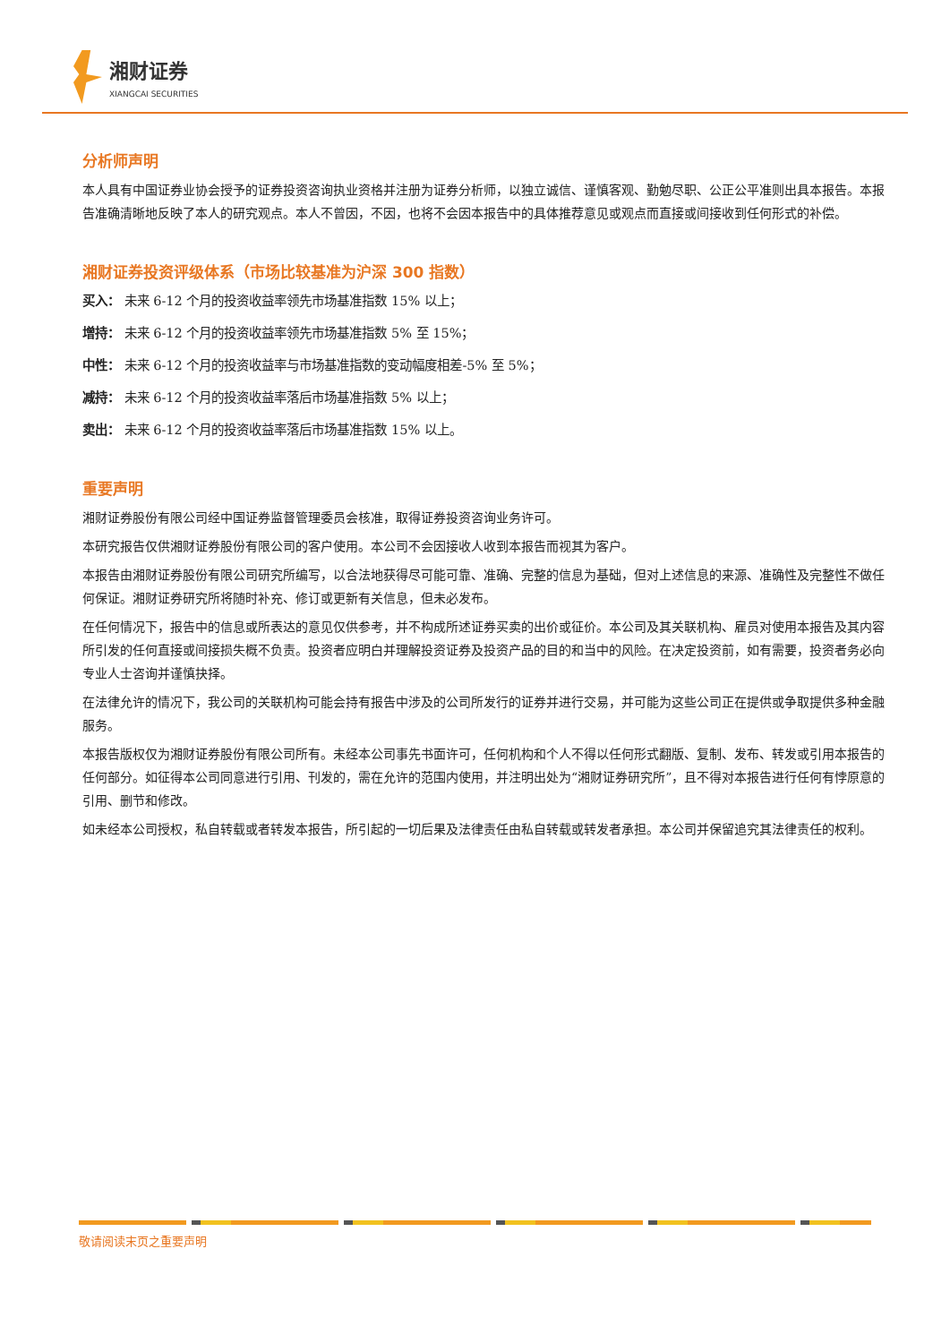湘财证券
XIANGCAI SECURITIES
分析师声明
本人具有中国证券业协会授予的证券投资咨询执业资格并注册为证券分析师，以独立诚信、谨慎客观、勤勉尽职、公正公平准则出具本报告。本报告准确清晰地反映了本人的研究观点。本人不曾因，不因，也将不会因本报告中的具体推荐意见或观点而直接或间接收到任何形式的补偿。
湘财证券投资评级体系（市场比较基准为沪深 300 指数）
买入： 未来 6-12 个月的投资收益率领先市场基准指数 15% 以上；
增持： 未来 6-12 个月的投资收益率领先市场基准指数 5% 至 15%；
中性： 未来 6-12 个月的投资收益率与市场基准指数的变动幅度相差-5% 至 5%；
减持： 未来 6-12 个月的投资收益率落后市场基准指数 5% 以上；
卖出： 未来 6-12 个月的投资收益率落后市场基准指数 15% 以上。
重要声明
湘财证券股份有限公司经中国证券监督管理委员会核准，取得证券投资咨询业务许可。
本研究报告仅供湘财证券股份有限公司的客户使用。本公司不会因接收人收到本报告而视其为客户。
本报告由湘财证券股份有限公司研究所编写，以合法地获得尽可能可靠、准确、完整的信息为基础，但对上述信息的来源、准确性及完整性不做任何保证。湘财证券研究所将随时补充、修订或更新有关信息，但未必发布。
在任何情况下，报告中的信息或所表达的意见仅供参考，并不构成所述证券买卖的出价或征价。本公司及其关联机构、雇员对使用本报告及其内容所引发的任何直接或间接损失概不负责。投资者应明白并理解投资证券及投资产品的目的和当中的风险。在决定投资前，如有需要，投资者务必向专业人士咨询并谨慎抉择。
在法律允许的情况下，我公司的关联机构可能会持有报告中涉及的公司所发行的证券并进行交易，并可能为这些公司正在提供或争取提供多种金融服务。
本报告版权仅为湘财证券股份有限公司所有。未经本公司事先书面许可，任何机构和个人不得以任何形式翻版、复制、发布、转发或引用本报告的任何部分。如征得本公司同意进行引用、刊发的，需在允许的范围内使用，并注明出处为“湘财证券研究所”，且不得对本报告进行任何有悖原意的引用、删节和修改。
如未经本公司授权，私自转载或者转发本报告，所引起的一切后果及法律责任由私自转载或转发者承担。本公司并保留追究其法律责任的权利。
敬请阅读末页之重要声明